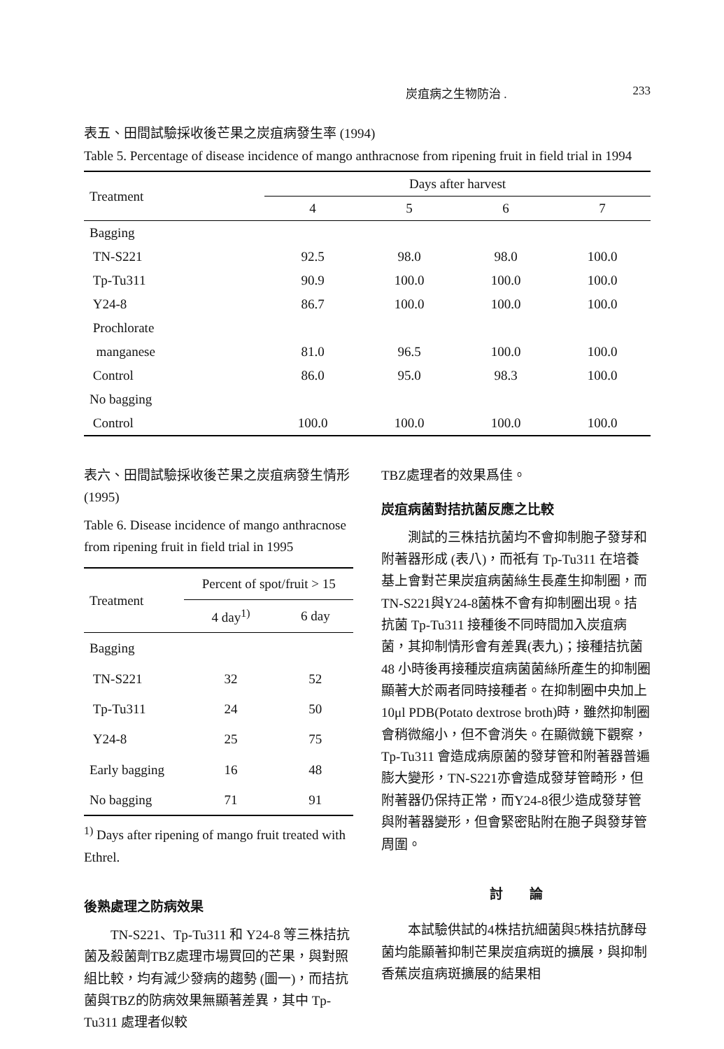炭疽病之生物防治 . 233
表五、田間試驗採收後芒果之炭疽病發生率 (1994)
Table 5. Percentage of disease incidence of mango anthracnose from ripening fruit in field trial in 1994
| Treatment | Days after harvest | | | |
| --- | --- | --- | --- | --- |
| | 4 | 5 | 6 | 7 |
| Bagging | | | | |
| TN-S221 | 92.5 | 98.0 | 98.0 | 100.0 |
| Tp-Tu311 | 90.9 | 100.0 | 100.0 | 100.0 |
| Y24-8 | 86.7 | 100.0 | 100.0 | 100.0 |
| Prochlorate | | | | |
| manganese | 81.0 | 96.5 | 100.0 | 100.0 |
| Control | 86.0 | 95.0 | 98.3 | 100.0 |
| No bagging | | | | |
| Control | 100.0 | 100.0 | 100.0 | 100.0 |
表六、田間試驗採收後芒果之炭疽病發生情形 (1995)
Table 6. Disease incidence of mango anthracnose from ripening fruit in field trial in 1995
| Treatment | Percent of spot/fruit > 15 | |
| --- | --- | --- |
| | 4 day<sup>1)</sup> | 6 day |
| Bagging | | |
| TN-S221 | 32 | 52 |
| Tp-Tu311 | 24 | 50 |
| Y24-8 | 25 | 75 |
| Early bagging | 16 | 48 |
| No bagging | 71 | 91 |
<sup>1)</sup> Days after ripening of mango fruit treated with Ethrel.
後熟處理之防病效果
TN-S221、Tp-Tu311 和 Y24-8 等三株拮抗菌及殺菌劑TBZ處理市場買回的芒果，與對照組比較，均有減少發病的趨勢 (圖一)，而拮抗菌與TBZ的防病效果無顯著差異，其中 Tp-Tu311 處理者似較
TBZ處理者的效果爲佳。
炭疽病菌對拮抗菌反應之比較
測試的三株拮抗菌均不會抑制胞子發芽和附著器形成 (表八)，而祇有 Tp-Tu311 在培養基上會對芒果炭疽病菌絲生長產生抑制圈，而TN-S221與Y24-8菌株不會有抑制圈出現。拮抗菌 Tp-Tu311 接種後不同時間加入炭疽病菌，其抑制情形會有差異(表九)；接種拮抗菌 48 小時後再接種炭疽病菌菌絲所產生的抑制圈顯著大於兩者同時接種者。在抑制圈中央加上 10μl PDB(Potato dextrose broth)時，雖然抑制圈會稍微縮小，但不會消失。在顯微鏡下觀察，Tp-Tu311 會造成病原菌的發芽管和附著器普遍膨大變形，TN-S221亦會造成發芽管畸形，但附著器仍保持正常，而Y24-8很少造成發芽管與附著器變形，但會緊密貼附在胞子與發芽管周圍。
討　　論
本試驗供試的4株拮抗細菌與5株拮抗酵母菌均能顯著抑制芒果炭疽病斑的擴展，與抑制香蕉炭疽病斑擴展的結果相